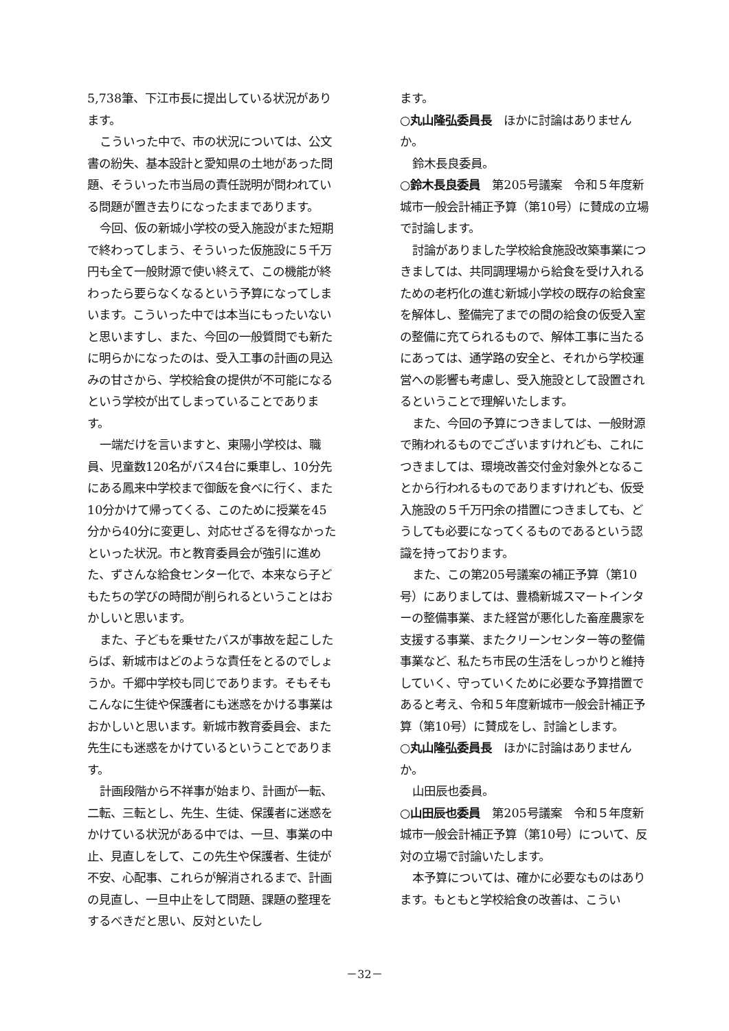5,738筆、下江市長に提出している状況があります。
こういった中で、市の状況については、公文書の紛失、基本設計と愛知県の土地があった問題、そういった市当局の責任説明が問われている問題が置き去りになったままであります。
今回、仮の新城小学校の受入施設がまた短期で終わってしまう、そういった仮施設に５千万円も全て一般財源で使い終えて、この機能が終わったら要らなくなるという予算になってしまいます。こういった中では本当にもったいないと思いますし、また、今回の一般質問でも新たに明らかになったのは、受入工事の計画の見込みの甘さから、学校給食の提供が不可能になるという学校が出てしまっていることであります。
一端だけを言いますと、東陽小学校は、職員、児童数120名がバス4台に乗車し、10分先にある鳳来中学校まで御飯を食べに行く、また10分かけて帰ってくる、このために授業を45分から40分に変更し、対応せざるを得なかったといった状況。市と教育委員会が強引に進めた、ずさんな給食センター化で、本来なら子どもたちの学びの時間が削られるということはおかしいと思います。
また、子どもを乗せたバスが事故を起こしたらば、新城市はどのような責任をとるのでしょうか。千郷中学校も同じであります。そもそもこんなに生徒や保護者にも迷惑をかける事業はおかしいと思います。新城市教育委員会、また先生にも迷惑をかけているということであります。
計画段階から不祥事が始まり、計画が一転、二転、三転とし、先生、生徒、保護者に迷惑をかけている状況がある中では、一旦、事業の中止、見直しをして、この先生や保護者、生徒が不安、心配事、これらが解消されるまで、計画の見直し、一旦中止をして問題、課題の整理をするべきだと思い、反対といたし
ます。
○丸山隆弘委員長　ほかに討論はありませんか。
鈴木長良委員。
○鈴木長良委員　第205号議案　令和５年度新城市一般会計補正予算（第10号）に賛成の立場で討論します。
討論がありました学校給食施設改築事業につきましては、共同調理場から給食を受け入れるための老朽化の進む新城小学校の既存の給食室を解体し、整備完了までの間の給食の仮受入室の整備に充てられるもので、解体工事に当たるにあっては、通学路の安全と、それから学校運営への影響も考慮し、受入施設として設置されるということで理解いたします。
また、今回の予算につきましては、一般財源で賄われるものでございますけれども、これにつきましては、環境改善交付金対象外となることから行われるものでありますけれども、仮受入施設の５千万円余の措置につきましても、どうしても必要になってくるものであるという認識を持っております。
また、この第205号議案の補正予算（第10号）にありましては、豊橋新城スマートインターの整備事業、また経営が悪化した畜産農家を支援する事業、またクリーンセンター等の整備事業など、私たち市民の生活をしっかりと維持していく、守っていくために必要な予算措置であると考え、令和５年度新城市一般会計補正予算（第10号）に賛成をし、討論とします。
○丸山隆弘委員長　ほかに討論はありませんか。
山田辰也委員。
○山田辰也委員　第205号議案　令和５年度新城市一般会計補正予算（第10号）について、反対の立場で討論いたします。
本予算については、確かに必要なものはあります。もともと学校給食の改善は、こうい
－32－